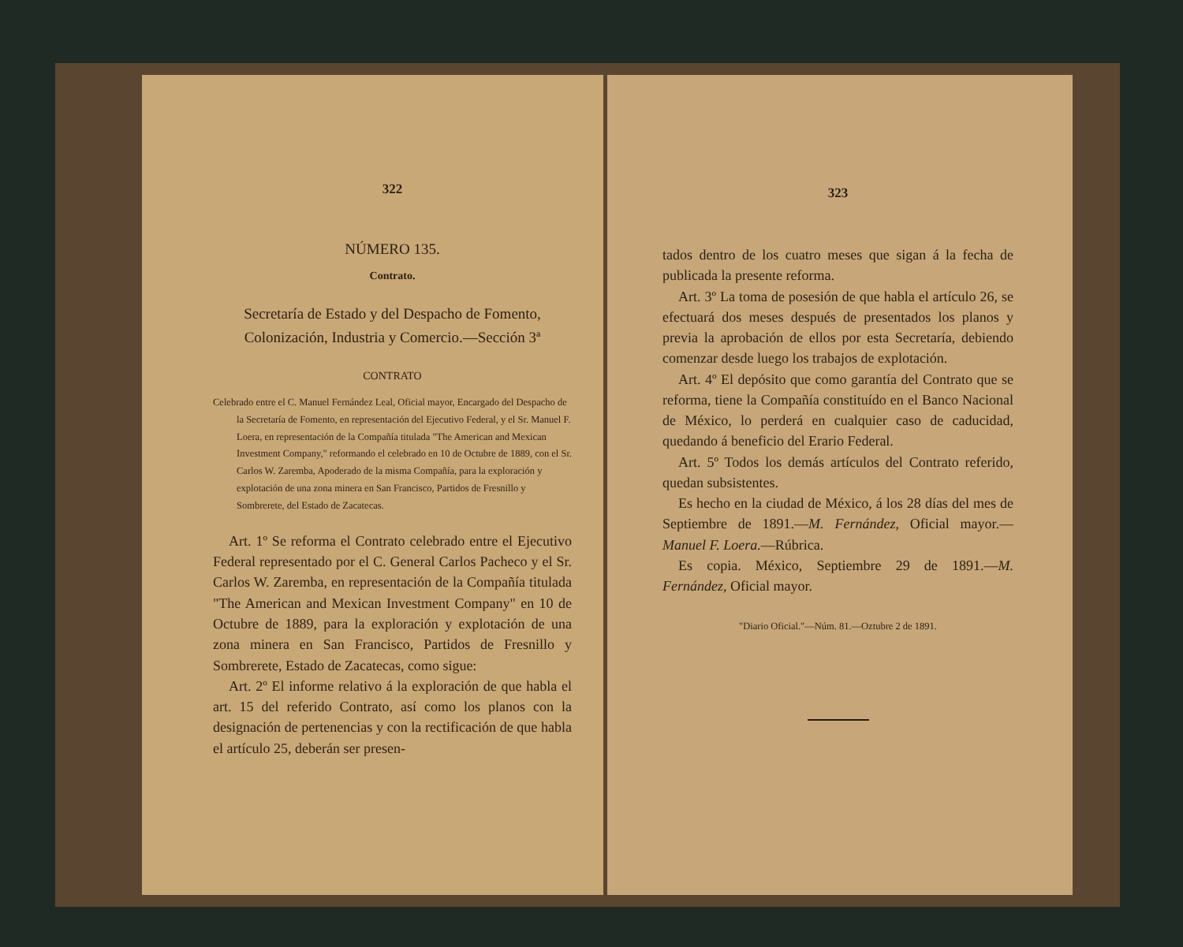322
NÚMERO 135.
Contrato.
Secretaría de Estado y del Despacho de Fomento, Colonización, Industria y Comercio.—Sección 3ª
CONTRATO
Celebrado entre el C. Manuel Fernández Leal, Oficial mayor, Encargado del Despacho de la Secretaría de Fomento, en representación del Ejecutivo Federal, y el Sr. Manuel F. Loera, en representación de la Compañía titulada "The American and Mexican Investment Company," reformando el celebrado en 10 de Octubre de 1889, con el Sr. Carlos W. Zaremba, Apoderado de la misma Compañía, para la exploración y explotación de una zona minera en San Francisco, Partidos de Fresnillo y Sombrerete, del Estado de Zacatecas.
Art. 1º Se reforma el Contrato celebrado entre el Ejecutivo Federal representado por el C. General Carlos Pacheco y el Sr. Carlos W. Zaremba, en representación de la Compañía titulada "The American and Mexican Investment Company" en 10 de Octubre de 1889, para la exploración y explotación de una zona minera en San Francisco, Partidos de Fresnillo y Sombrerete, Estado de Zacatecas, como sigue:
Art. 2º El informe relativo á la exploración de que habla el art. 15 del referido Contrato, así como los planos con la designación de pertenencias y con la rectificación de que habla el artículo 25, deberán ser presen-
323
tados dentro de los cuatro meses que sigan á la fecha de publicada la presente reforma.
Art. 3º La toma de posesión de que habla el artículo 26, se efectuará dos meses después de presentados los planos y previa la aprobación de ellos por esta Secretaría, debiendo comenzar desde luego los trabajos de explotación.
Art. 4º El depósito que como garantía del Contrato que se reforma, tiene la Compañía constituído en el Banco Nacional de México, lo perderá en cualquier caso de caducidad, quedando á beneficio del Erario Federal.
Art. 5º Todos los demás artículos del Contrato referido, quedan subsistentes.
Es hecho en la ciudad de México, á los 28 días del mes de Septiembre de 1891.—M. Fernández, Oficial mayor.—Manuel F. Loera.—Rúbrica.
Es copia. México, Septiembre 29 de 1891.—M. Fernández, Oficial mayor.
"Diario Oficial."—Núm. 81.—Oztubre 2 de 1891.